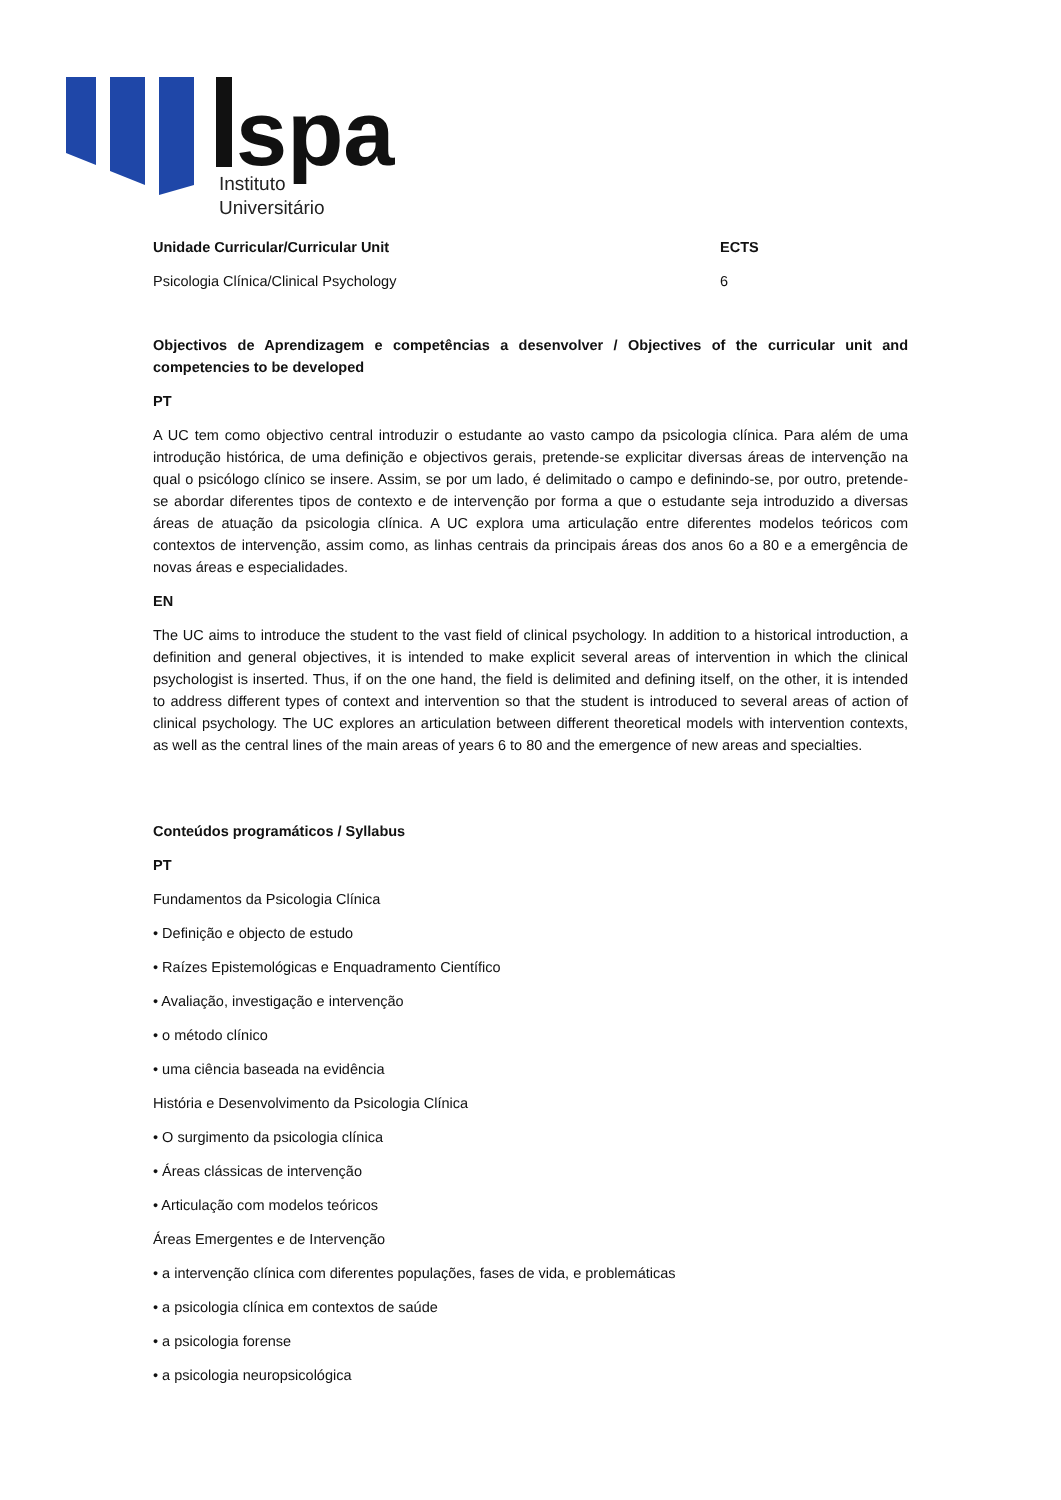spa
Instituto
Universitário
Unidade Curricular/Curricular Unit ECTS
Psicologia Clínica/Clinical Psychology 6
Objectivos de Aprendizagem e competências a desenvolver / Objectives of the curricular unit and competencies to be developed
PT
A UC tem como objectivo central introduzir o estudante ao vasto campo da psicologia clínica. Para além de uma introdução histórica, de uma definição e objectivos gerais, pretende-se explicitar diversas áreas de intervenção na qual o psicólogo clínico se insere. Assim, se por um lado, é delimitado o campo e definindo-se, por outro, pretende-se abordar diferentes tipos de contexto e de intervenção por forma a que o estudante seja introduzido a diversas áreas de atuação da psicologia clínica. A UC explora uma articulação entre diferentes modelos teóricos com contextos de intervenção, assim como, as linhas centrais da principais áreas dos anos 6o a 80 e a emergência de novas áreas e especialidades.
EN
The UC aims to introduce the student to the vast field of clinical psychology. In addition to a historical introduction, a definition and general objectives, it is intended to make explicit several areas of intervention in which the clinical psychologist is inserted. Thus, if on the one hand, the field is delimited and defining itself, on the other, it is intended to address different types of context and intervention so that the student is introduced to several areas of action of clinical psychology. The UC explores an articulation between different theoretical models with intervention contexts, as well as the central lines of the main areas of years 6 to 80 and the emergence of new areas and specialties.
Conteúdos programáticos / Syllabus
PT
Fundamentos da Psicologia Clínica
• Definição e objecto de estudo
• Raízes Epistemológicas e Enquadramento Científico
• Avaliação, investigação e intervenção
• o método clínico
• uma ciência baseada na evidência
História e Desenvolvimento da Psicologia Clínica
• O surgimento da psicologia clínica
• Áreas clássicas de intervenção
• Articulação com modelos teóricos
Áreas Emergentes e de Intervenção
• a intervenção clínica com diferentes populações, fases de vida, e problemáticas
• a psicologia clínica em contextos de saúde
• a psicologia forense
• a psicologia neuropsicológica